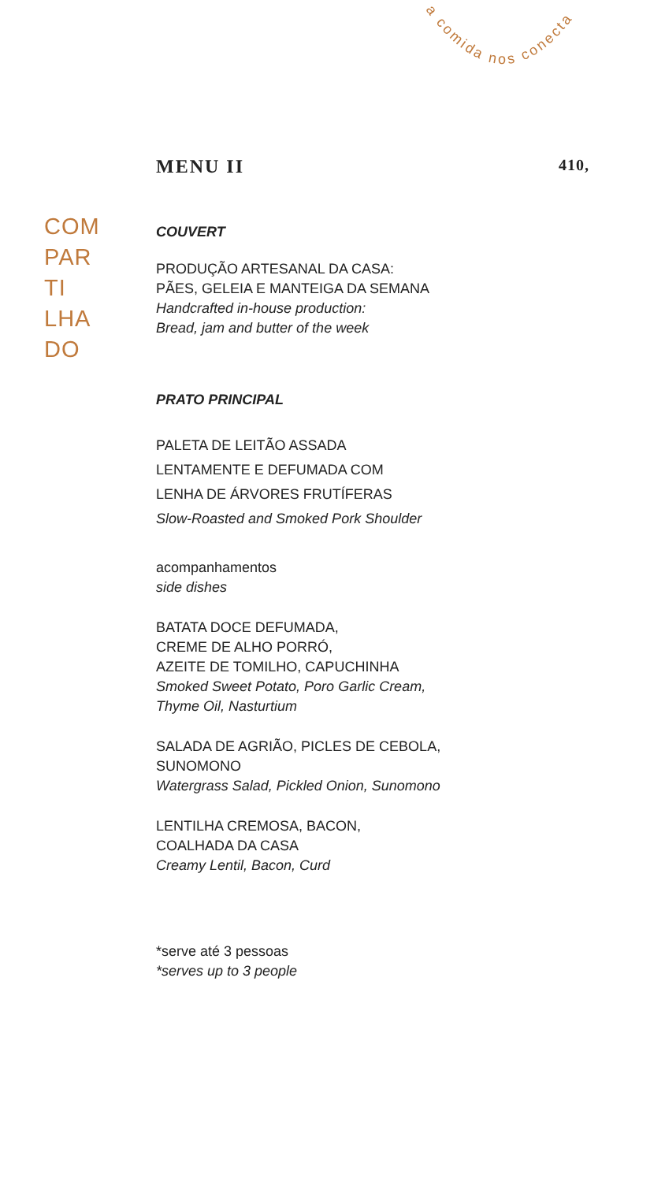a comida nos conecta
MENU II 410,
COM
PAR
TI
LHA
DO
COUVERT
PRODUÇÃO ARTESANAL DA CASA:
PÃES, GELEIA E MANTEIGA DA SEMANA
Handcrafted in-house production:
Bread, jam and butter of the week
PRATO PRINCIPAL
PALETA DE LEITÃO ASSADA
LENTAMENTE E DEFUMADA COM
LENHA DE ÁRVORES FRUTÍFERAS
Slow-Roasted and Smoked Pork Shoulder
acompanhamentos
side dishes
BATATA DOCE DEFUMADA,
CREME DE ALHO PORRÓ,
AZEITE DE TOMILHO, CAPUCHINHA
Smoked Sweet Potato, Poro Garlic Cream,
Thyme Oil, Nasturtium
SALADA DE AGRIÃO, PICLES DE CEBOLA,
SUNOMONO
Watergrass Salad, Pickled Onion, Sunomono
LENTILHA CREMOSA, BACON,
COALHADA DA CASA
Creamy Lentil, Bacon, Curd
*serve até 3 pessoas
*serves up to 3 people